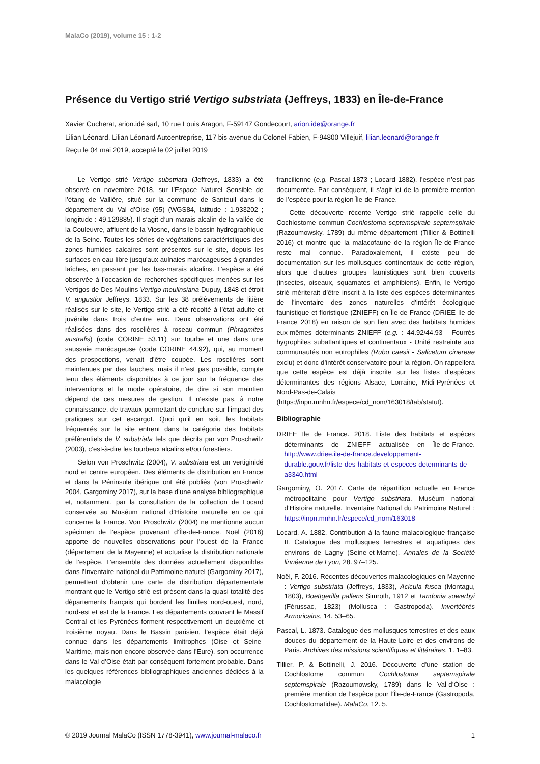MalaCo (2019), volume 15 : 1-2
Présence du Vertigo strié Vertigo substriata (Jeffreys, 1833) en Île-de-France
Xavier Cucherat, arion.idé sarl, 10 rue Louis Aragon, F-59147 Gondecourt, arion.ide@orange.fr
Lilian Léonard, Lilian Léonard Autoentreprise, 117 bis avenue du Colonel Fabien, F-94800 Villejuif, lilian.leonard@orange.fr
Reçu le 04 mai 2019, accepté le 02 juillet 2019
Le Vertigo strié Vertigo substriata (Jeffreys, 1833) a été observé en novembre 2018, sur l’Espace Naturel Sensible de l’étang de Vallière, situé sur la commune de Santeuil dans le département du Val d’Oise (95) (WGS84, latitude : 1.933202 ; longitude : 49.129885). Il s’agit d’un marais alcalin de la vallée de la Couleuvre, affluent de la Viosne, dans le bassin hydrographique de la Seine. Toutes les séries de végétations caractéristiques des zones humides calcaires sont présentes sur le site, depuis les surfaces en eau libre jusqu'aux aulnaies marécageuses à grandes laîches, en passant par les bas-marais alcalins. L’espèce a été observée à l’occasion de recherches spécifiques menées sur les Vertigos de Des Moulins Vertigo moulinsiana Dupuy, 1848 et étroit V. angustior Jeffreys, 1833. Sur les 38 prélèvements de litière réalisés sur le site, le Vertigo strié a été récolté à l’état adulte et juvénile dans trois d’entre eux. Deux observations ont été réalisées dans des roselières à roseau commun (Phragmites australis) (code CORINE 53.11) sur tourbe et une dans une saussaie marécageuse (code CORINE 44.92), qui, au moment des prospections, venait d’être coupée. Les roselières sont maintenues par des fauches, mais il n’est pas possible, compte tenu des éléments disponibles à ce jour sur la fréquence des interventions et le mode opératoire, de dire si son maintien dépend de ces mesures de gestion. Il n’existe pas, à notre connaissance, de travaux permettant de conclure sur l’impact des pratiques sur cet escargot. Quoi qu’il en soit, les habitats fréquentés sur le site entrent dans la catégorie des habitats préférentiels de V. substriata tels que décrits par von Proschwitz (2003), c’est-à-dire les tourbeux alcalins et/ou forestiers.
Selon von Proschwitz (2004), V. substriata est un vertiginidé nord et centre européen. Des éléments de distribution en France et dans la Péninsule ibérique ont été publiés (von Proschwitz 2004, Gargominy 2017), sur la base d’une analyse bibliographique et, notamment, par la consultation de la collection de Locard conservée au Muséum national d’Histoire naturelle en ce qui concerne la France. Von Proschwitz (2004) ne mentionne aucun spécimen de l’espèce provenant d’Île-de-France. Noël (2016) apporte de nouvelles observations pour l’ouest de la France (département de la Mayenne) et actualise la distribution nationale de l’espèce. L’ensemble des données actuellement disponibles dans l’Inventaire national du Patrimoine naturel (Gargominy 2017), permettent d’obtenir une carte de distribution départementale montrant que le Vertigo strié est présent dans la quasi-totalité des départements français qui bordent les limites nord-ouest, nord, nord-est et est de la France. Les départements couvrant le Massif Central et les Pyrénées forment respectivement un deuxième et troisième noyau. Dans le Bassin parisien, l’espèce était déjà connue dans les départements limitrophes (Oise et Seine-Maritime, mais non encore observée dans l’Eure), son occurrence dans le Val d’Oise était par conséquent fortement probable. Dans les quelques références bibliographiques anciennes dédiées à la malacologie
francilienne (e.g. Pascal 1873 ; Locard 1882), l’espèce n’est pas documentée. Par conséquent, il s’agit ici de la première mention de l’espèce pour la région Île-de-France.
Cette découverte récente Vertigo strié rappelle celle du Cochlostome commun Cochlostoma septemspirale septemspirale (Razoumowsky, 1789) du même département (Tillier & Bottinelli 2016) et montre que la malacofaune de la région Île-de-France reste mal connue. Paradoxalement, il existe peu de documentation sur les mollusques continentaux de cette région, alors que d’autres groupes faunistiques sont bien couverts (insectes, oiseaux, squamates et amphibiens). Enfin, le Vertigo strié mériterait d’être inscrit à la liste des espèces déterminantes de l’inventaire des zones naturelles d’intérêt écologique faunistique et floristique (ZNIEFF) en Île-de-France (DRIEE Ile de France 2018) en raison de son lien avec des habitats humides eux-mêmes déterminants ZNIEFF (e.g. : 44.92/44.93 - Fourrés hygrophiles subatlantiques et continentaux - Unité restreinte aux communautés non eutrophiles (Rubo caesii - Salicetum cinereae exclu) et donc d’intérêt conservatoire pour la région. On rappellera que cette espèce est déjà inscrite sur les listes d’espèces déterminantes des régions Alsace, Lorraine, Midi-Pyrénées et Nord-Pas-de-Calais (https://inpn.mnhn.fr/espece/cd_nom/163018/tab/statut).
Bibliographie
DRIEE Ile de France. 2018. Liste des habitats et espèces déterminants de ZNIEFF actualisée en Île-de-France. http://www.driee.ile-de-france.developpement-durable.gouv.fr/liste-des-habitats-et-especes-determinants-de-a3340.html
Gargominy, O. 2017. Carte de répartition actuelle en France métropolitaine pour Vertigo substriata. Muséum national d’Histoire naturelle. Inventaire National du Patrimoine Naturel : https://inpn.mnhn.fr/espece/cd_nom/163018
Locard, A. 1882. Contribution à la faune malacologique française II. Catalogue des mollusques terrestres et aquatiques des environs de Lagny (Seine-et-Marne). Annales de la Société linnéenne de Lyon, 28. 97–125.
Noël, F. 2016. Récentes découvertes malacologiques en Mayenne : Vertigo substriata (Jeffreys, 1833), Acicula fusca (Montagu, 1803), Boettgerilla pallens Simroth, 1912 et Tandonia sowerbyi (Férussac, 1823) (Mollusca : Gastropoda). Invertébrés Armoricains, 14. 53–65.
Pascal, L. 1873. Catalogue des mollusques terrestres et des eaux douces du département de la Haute-Loire et des environs de Paris. Archives des missions scientifiques et littéraires, 1. 1–83.
Tillier, P. & Bottinelli, J. 2016. Découverte d’une station de Cochlostome commun Cochlostoma septemspirale septemspirale (Razoumowsky, 1789) dans le Val-d’Oise : première mention de l’espèce pour l’Île-de-France (Gastropoda, Cochlostomatidae). MalaCo, 12. 5.
© 2019 Journal MalaCo (ISSN 1778-3941), www.journal-malaco.fr 1